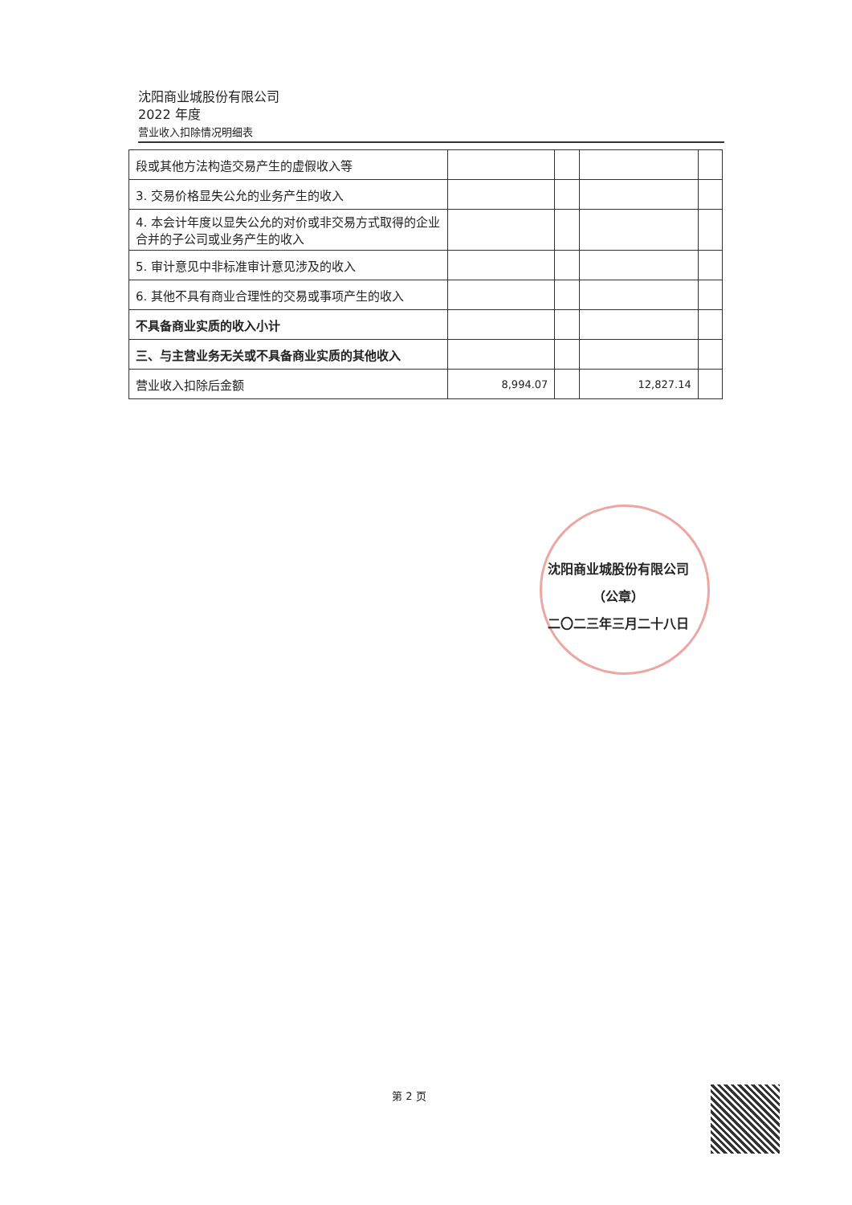沈阳商业城股份有限公司
2022 年度
营业收入扣除情况明细表
| 段或其他方法构造交易产生的虚假收入等 | | | | |
| 3. 交易价格显失公允的业务产生的收入 | | | | |
| 4. 本会计年度以显失公允的对价或非交易方式取得的企业合并的子公司或业务产生的收入 | | | | |
| 5. 审计意见中非标准审计意见涉及的收入 | | | | |
| 6. 其他不具有商业合理性的交易或事项产生的收入 | | | | |
| 不具备商业实质的收入小计 | | | | |
| 三、与主营业务无关或不具备商业实质的其他收入 | | | | |
| 营业收入扣除后金额 | 8,994.07 | | 12,827.14 | |
沈阳商业城股份有限公司
（公章）
二〇二三年三月二十八日
第 2 页